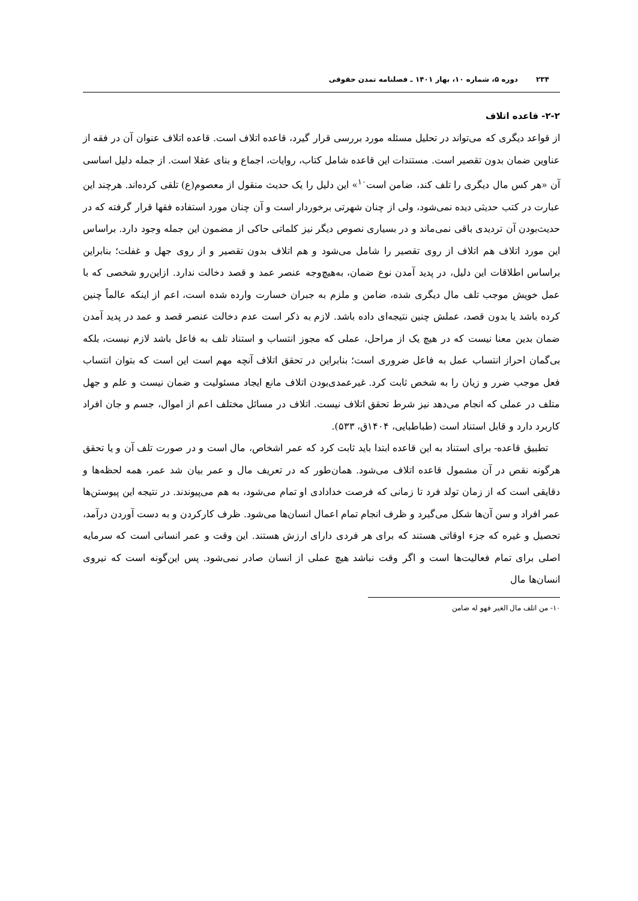۲۳۴دوره ۵، شماره ۱۰، بهار ۱۴۰۱ ـ فصلنامه تمدن حقوقی
۲-۲- قاعده اتلاف
از قواعد دیگری که می‌تواند در تحلیل مسئله مورد بررسی قرار گیرد، قاعده اتلاف است. قاعده اتلاف عنوان آن در فقه از عناوین ضمان بدون تقصیر است. مستندات این قاعده شامل کتاب، روایات، اجماع و بنای عقلا است. از جمله دلیل اساسی آن «هر کس مال دیگری را تلف کند، ضامن است<sup>۱۰</sup>» این دلیل را یک حدیث منقول از معصوم(ع) تلقی کرده‌اند. هرچند این عبارت در کتب حدیثی دیده نمی‌شود، ولی از چنان شهرتی برخوردار است و آن چنان مورد استفاده فقها قرار گرفته که در حدیث‌بودن آن تردیدی باقی نمی‌ماند و در بسیاری نصوص دیگر نیز کلماتی حاکی از مضمون این جمله وجود دارد. براساس این مورد اتلاف هم اتلاف از روی تقصیر را شامل می‌شود و هم اتلاف بدون تقصیر و از روی جهل و غفلت؛ بنابراین براساس اطلاقات این دلیل، در پدید آمدن نوع ضمان، به‌هیچ‌وجه عنصر عمد و قصد دخالت ندارد. ازاین‌رو شخصی که با عمل خویش موجب تلف مال دیگری شده، ضامن و ملزم به جبران خسارت وارده شده است، اعم از اینکه عالماً چنین کرده باشد یا بدون قصد، عملش چنین نتیجه‌ای داده باشد. لازم به ذکر است عدم دخالت عنصر قصد و عمد در پدید آمدن ضمان بدین معنا نیست که در هیچ یک از مراحل، عملی که مجوز انتساب و استناد تلف به فاعل باشد لازم نیست، بلکه بی‌گمان احراز انتساب عمل به فاعل ضروری است؛ بنابراین در تحقق اتلاف آنچه مهم است این است که بتوان انتساب فعل موجب ضرر و زیان را به شخص ثابت کرد. غیرعمدی‌بودن اتلاف مانع ایجاد مسئولیت و ضمان نیست و علم و جهل متلف در عملی که انجام می‌دهد نیز شرط تحقق اتلاف نیست. اتلاف در مسائل مختلف اعم از اموال، جسم و جان افراد کاربرد دارد و قابل استناد است (طباطبایی، ۱۴۰۴ق، ۵۳۳).
تطبیق قاعده- برای استناد به این قاعده ابتدا باید ثابت کرد که عمر اشخاص، مال است و در صورت تلف آن و یا تحقق هرگونه نقص در آن مشمول قاعده اتلاف می‌شود. همان‌طور که در تعریف مال و عمر بیان شد عمر، همه لحظه‌ها و دقایقی است که از زمان تولد فرد تا زمانی که فرصت خدادادی او تمام می‌شود، به هم می‌پیوندند. در نتیجه این پیوستن‌ها عمر افراد و سن آن‌ها شکل می‌گیرد و ظرف انجام تمام اعمال انسان‌ها می‌شود. ظرف کارکردن و به دست آوردن درآمد، تحصیل و غیره که جزء اوقاتی هستند که برای هر فردی دارای ارزش هستند. این وقت و عمر انسانی است که سرمایه اصلی برای تمام فعالیت‌ها است و اگر وقت نباشد هیچ عملی از انسان صادر نمی‌شود. پس این‌گونه است که نیروی انسان‌ها مال
۱۰- من اتلف مال الغیر فهو له ضامن